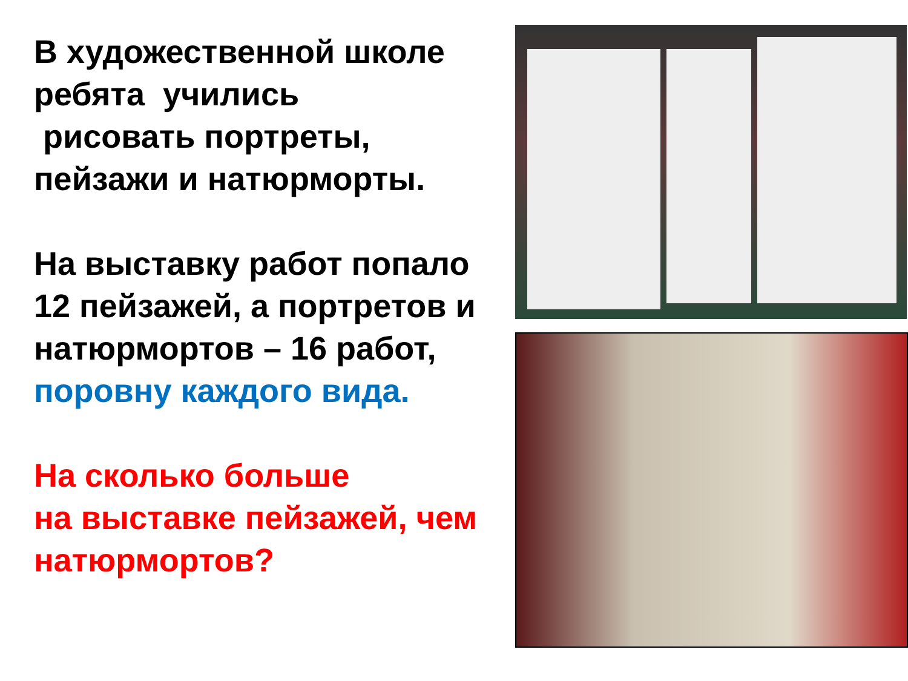В художественной школе ребята учились
рисовать портреты, пейзажи и натюрморты.
На выставку работ попало
12 пейзажей, а портретов и натюрмортов – 16 работ, поровну каждого вида.
На сколько больше
на выставке пейзажей, чем натюрмортов?